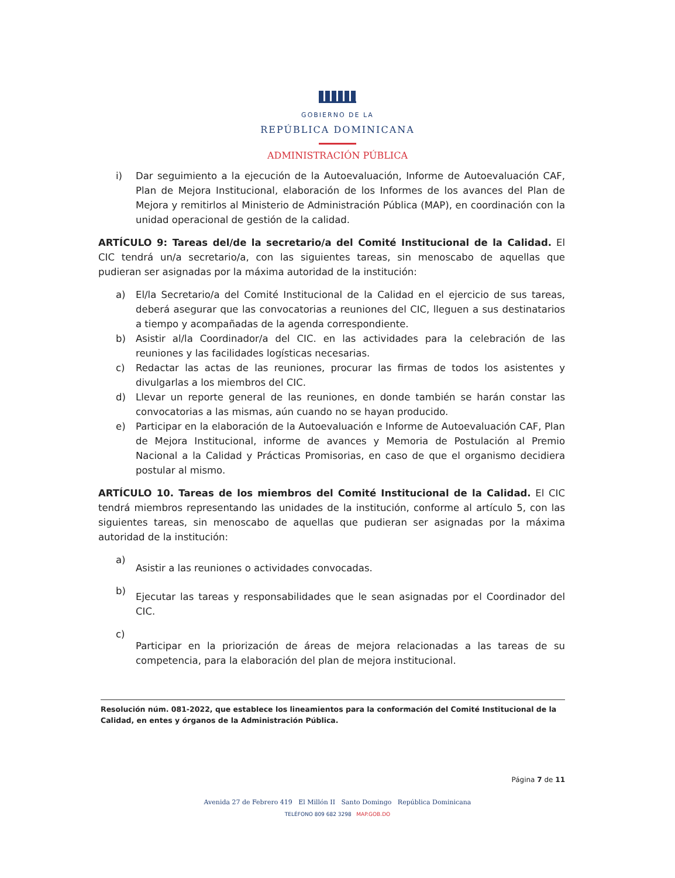GOBIERNO DE LA
REPÚBLICA DOMINICANA
ADMINISTRACIÓN PÚBLICA
i) Dar seguimiento a la ejecución de la Autoevaluación, Informe de Autoevaluación CAF, Plan de Mejora Institucional, elaboración de los Informes de los avances del Plan de Mejora y remitirlos al Ministerio de Administración Pública (MAP), en coordinación con la unidad operacional de gestión de la calidad.
ARTÍCULO 9: Tareas del/de la secretario/a del Comité Institucional de la Calidad. El CIC tendrá un/a secretario/a, con las siguientes tareas, sin menoscabo de aquellas que pudieran ser asignadas por la máxima autoridad de la institución:
a) El/la Secretario/a del Comité Institucional de la Calidad en el ejercicio de sus tareas, deberá asegurar que las convocatorias a reuniones del CIC, lleguen a sus destinatarios a tiempo y acompañadas de la agenda correspondiente.
b) Asistir al/la Coordinador/a del CIC. en las actividades para la celebración de las reuniones y las facilidades logísticas necesarias.
c) Redactar las actas de las reuniones, procurar las firmas de todos los asistentes y divulgarlas a los miembros del CIC.
d) Llevar un reporte general de las reuniones, en donde también se harán constar las convocatorias a las mismas, aún cuando no se hayan producido.
e) Participar en la elaboración de la Autoevaluación e Informe de Autoevaluación CAF, Plan de Mejora Institucional, informe de avances y Memoria de Postulación al Premio Nacional a la Calidad y Prácticas Promisorias, en caso de que el organismo decidiera postular al mismo.
ARTÍCULO 10. Tareas de los miembros del Comité Institucional de la Calidad. El CIC tendrá miembros representando las unidades de la institución, conforme al artículo 5, con las siguientes tareas, sin menoscabo de aquellas que pudieran ser asignadas por la máxima autoridad de la institución:
a)
Asistir a las reuniones o actividades convocadas.
b)
Ejecutar las tareas y responsabilidades que le sean asignadas por el Coordinador del CIC.
c)
Participar en la priorización de áreas de mejora relacionadas a las tareas de su competencia, para la elaboración del plan de mejora institucional.
Resolución núm. 081-2022, que establece los lineamientos para la conformación del Comité Institucional de la Calidad, en entes y órganos de la Administración Pública.
Página 7 de 11
Avenida 27 de Febrero 419 El Millón II Santo Domingo República Dominicana
TELÉFONO 809 682 3298 MAP.GOB.DO